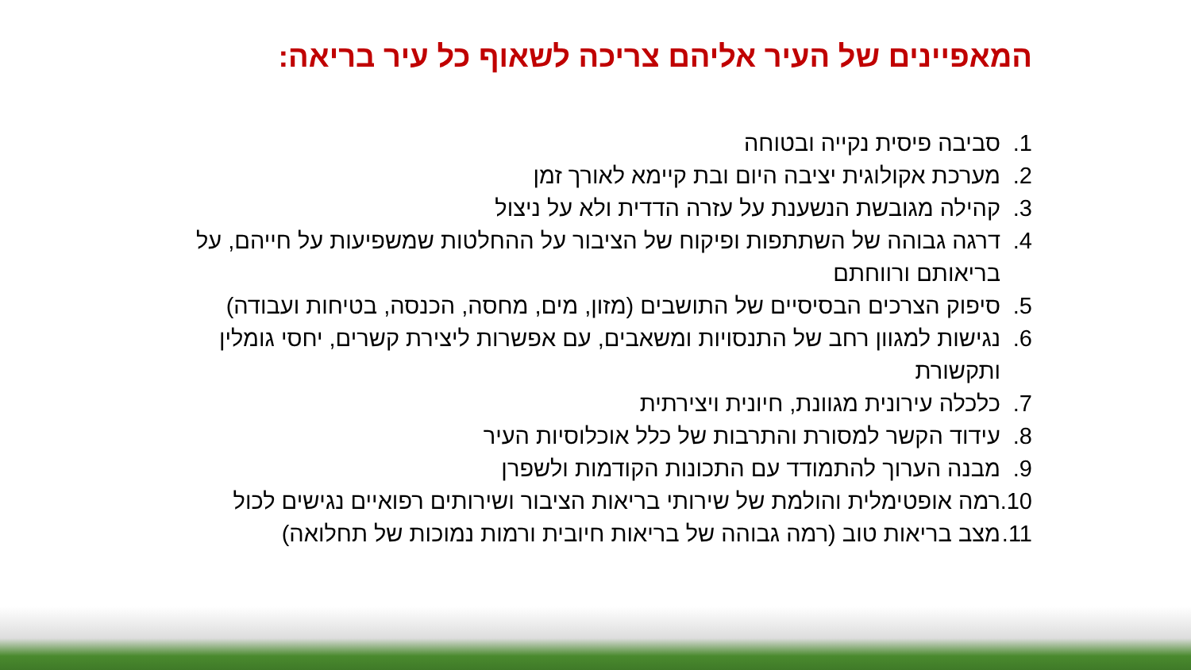המאפיינים של העיר אליהם צריכה לשאוף כל עיר בריאה:
1. סביבה פיסית נקייה ובטוחה
2. מערכת אקולוגית יציבה היום ובת קיימא לאורך זמן
3. קהילה מגובשת הנשענת על עזרה הדדית ולא על ניצול
4. דרגה גבוהה של השתתפות ופיקוח של הציבור על ההחלטות שמשפיעות על חייהם, על בריאותם ורווחתם
5. סיפוק הצרכים הבסיסיים של התושבים (מזון, מים, מחסה, הכנסה, בטיחות ועבודה)
6. נגישות למגוון רחב של התנסויות ומשאבים, עם אפשרות ליצירת קשרים, יחסי גומלין ותקשורת
7. כלכלה עירונית מגוונת, חיונית ויצירתית
8. עידוד הקשר למסורת והתרבות של כלל אוכלוסיות העיר
9. מבנה הערוך להתמודד עם התכונות הקודמות ולשפרן
10. רמה אופטימלית והולמת של שירותי בריאות הציבור ושירותים רפואיים נגישים לכול
11. מצב בריאות טוב (רמה גבוהה של בריאות חיובית ורמות נמוכות של תחלואה)